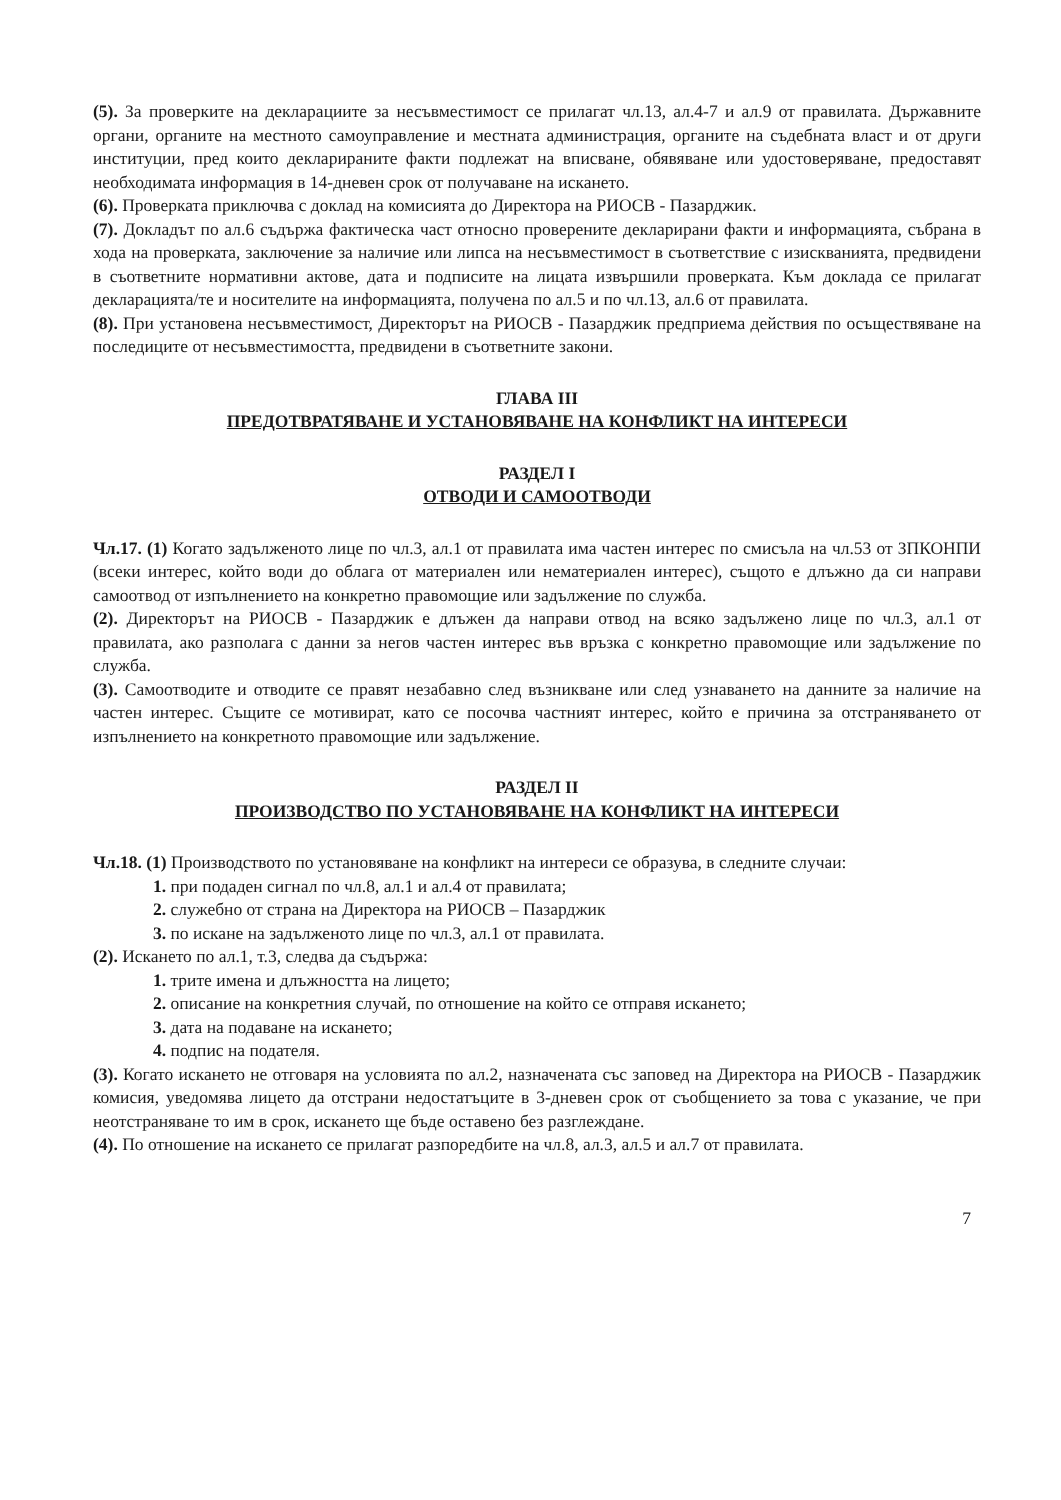(5). За проверките на декларациите за несъвместимост се прилагат чл.13, ал.4-7 и ал.9 от правилата. Държавните органи, органите на местното самоуправление и местната администрация, органите на съдебната власт и от други институции, пред които декларираните факти подлежат на вписване, обявяване или удостоверяване, предоставят необходимата информация в 14-дневен срок от получаване на искането.
(6). Проверката приключва с доклад на комисията до Директора на РИОСВ - Пазарджик.
(7). Докладът по ал.6 съдържа фактическа част относно проверените декларирани факти и информацията, събрана в хода на проверката, заключение за наличие или липса на несъвместимост в съответствие с изискванията, предвидени в съответните нормативни актове, дата и подписите на лицата извършили проверката. Към доклада се прилагат декларацията/те и носителите на информацията, получена по ал.5 и по чл.13, ал.6 от правилата.
(8). При установена несъвместимост, Директорът на РИОСВ - Пазарджик предприема действия по осъществяване на последиците от несъвместимостта, предвидени в съответните закони.
ГЛАВА III
ПРЕДОТВРАТЯВАНЕ И УСТАНОВЯВАНЕ НА КОНФЛИКТ НА ИНТЕРЕСИ
РАЗДЕЛ I
ОТВОДИ И САМООТВОДИ
Чл.17. (1) Когато задълженото лице по чл.3, ал.1 от правилата има частен интерес по смисъла на чл.53 от ЗПКОНПИ (всеки интерес, който води до облага от материален или нематериален интерес), същото е длъжно да си направи самоотвод от изпълнението на конкретно правомощие или задължение по служба.
(2). Директорът на РИОСВ - Пазарджик е длъжен да направи отвод на всяко задължено лице по чл.3, ал.1 от правилата, ако разполага с данни за негов частен интерес във връзка с конкретно правомощие или задължение по служба.
(3). Самоотводите и отводите се правят незабавно след възникване или след узнаването на данните за наличие на частен интерес. Същите се мотивират, като се посочва частният интерес, който е причина за отстраняването от изпълнението на конкретното правомощие или задължение.
РАЗДЕЛ II
ПРОИЗВОДСТВО ПО УСТАНОВЯВАНЕ НА КОНФЛИКТ НА ИНТЕРЕСИ
Чл.18. (1) Производството по установяване на конфликт на интереси се образува, в следните случаи:
1. при подаден сигнал по чл.8, ал.1 и ал.4 от правилата;
2. служебно от страна на Директора на РИОСВ – Пазарджик
3. по искане на задълженото лице по чл.3, ал.1 от правилата.
(2). Искането по ал.1, т.3, следва да съдържа:
1. трите имена и длъжността на лицето;
2. описание на конкретния случай, по отношение на който се отправя искането;
3. дата на подаване на искането;
4. подпис на подателя.
(3). Когато искането не отговаря на условията по ал.2, назначената със заповед на Директора на РИОСВ - Пазарджик комисия, уведомява лицето да отстрани недостатъците в 3-дневен срок от съобщението за това с указание, че при неотстраняване то им в срок, искането ще бъде оставено без разглеждане.
(4). По отношение на искането се прилагат разпоредбите на чл.8, ал.3, ал.5 и ал.7 от правилата.
7